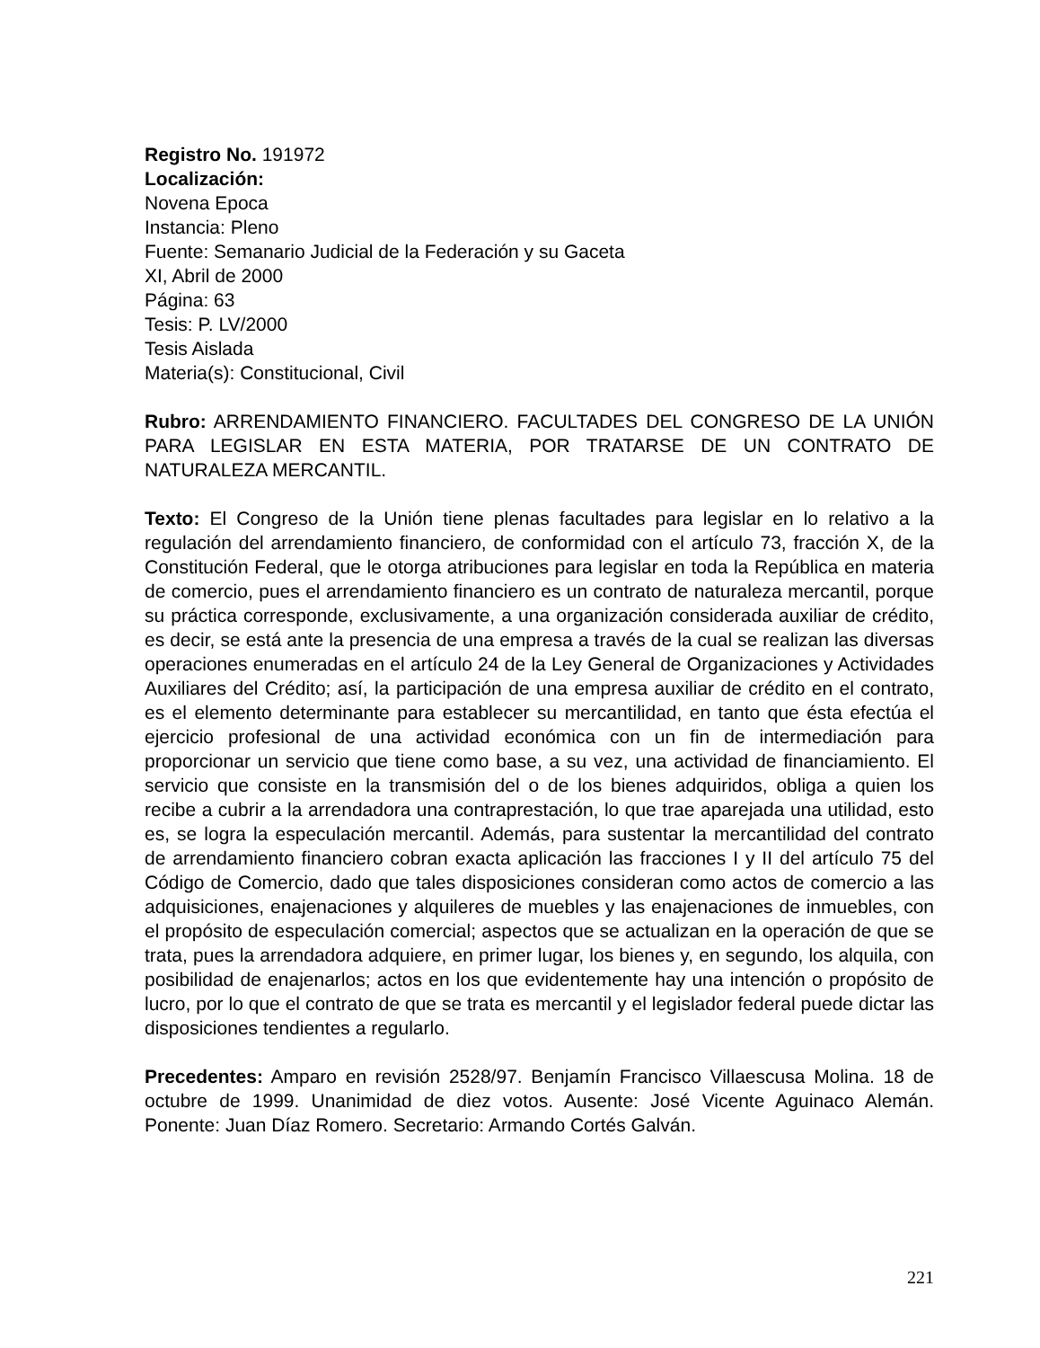Registro No. 191972
Localización:
Novena Epoca
Instancia: Pleno
Fuente: Semanario Judicial de la Federación y su Gaceta
XI, Abril de 2000
Página: 63
Tesis: P. LV/2000
Tesis Aislada
Materia(s): Constitucional, Civil
Rubro: ARRENDAMIENTO FINANCIERO. FACULTADES DEL CONGRESO DE LA UNIÓN PARA LEGISLAR EN ESTA MATERIA, POR TRATARSE DE UN CONTRATO DE NATURALEZA MERCANTIL.
Texto: El Congreso de la Unión tiene plenas facultades para legislar en lo relativo a la regulación del arrendamiento financiero, de conformidad con el artículo 73, fracción X, de la Constitución Federal, que le otorga atribuciones para legislar en toda la República en materia de comercio, pues el arrendamiento financiero es un contrato de naturaleza mercantil, porque su práctica corresponde, exclusivamente, a una organización considerada auxiliar de crédito, es decir, se está ante la presencia de una empresa a través de la cual se realizan las diversas operaciones enumeradas en el artículo 24 de la Ley General de Organizaciones y Actividades Auxiliares del Crédito; así, la participación de una empresa auxiliar de crédito en el contrato, es el elemento determinante para establecer su mercantilidad, en tanto que ésta efectúa el ejercicio profesional de una actividad económica con un fin de intermediación para proporcionar un servicio que tiene como base, a su vez, una actividad de financiamiento. El servicio que consiste en la transmisión del o de los bienes adquiridos, obliga a quien los recibe a cubrir a la arrendadora una contraprestación, lo que trae aparejada una utilidad, esto es, se logra la especulación mercantil. Además, para sustentar la mercantilidad del contrato de arrendamiento financiero cobran exacta aplicación las fracciones I y II del artículo 75 del Código de Comercio, dado que tales disposiciones consideran como actos de comercio a las adquisiciones, enajenaciones y alquileres de muebles y las enajenaciones de inmuebles, con el propósito de especulación comercial; aspectos que se actualizan en la operación de que se trata, pues la arrendadora adquiere, en primer lugar, los bienes y, en segundo, los alquila, con posibilidad de enajenarlos; actos en los que evidentemente hay una intención o propósito de lucro, por lo que el contrato de que se trata es mercantil y el legislador federal puede dictar las disposiciones tendientes a regularlo.
Precedentes: Amparo en revisión 2528/97. Benjamín Francisco Villaescusa Molina. 18 de octubre de 1999. Unanimidad de diez votos. Ausente: José Vicente Aguinaco Alemán. Ponente: Juan Díaz Romero. Secretario: Armando Cortés Galván.
221